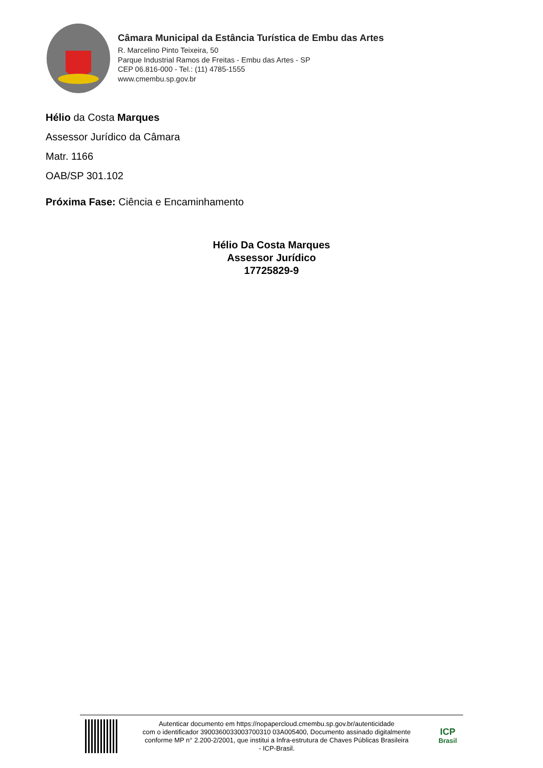Câmara Municipal da Estância Turística de Embu das Artes
R. Marcelino Pinto Teixeira, 50
Parque Industrial Ramos de Freitas - Embu das Artes - SP
CEP 06.816-000 - Tel.: (11) 4785-1555
www.cmembu.sp.gov.br
Hélio da Costa Marques
Assessor Jurídico da Câmara
Matr. 1166
OAB/SP 301.102
Próxima Fase: Ciência e Encaminhamento
Hélio Da Costa Marques
Assessor Jurídico
17725829-9
Autenticar documento em https://nopapercloud.cmembu.sp.gov.br/autenticidade
com o identificador 3900360033003700310 03A005400, Documento assinado digitalmente
conforme MP n° 2.200-2/2001, que institui a Infra-estrutura de Chaves Públicas Brasileira
- ICP-Brasil.
ICP
Brasil